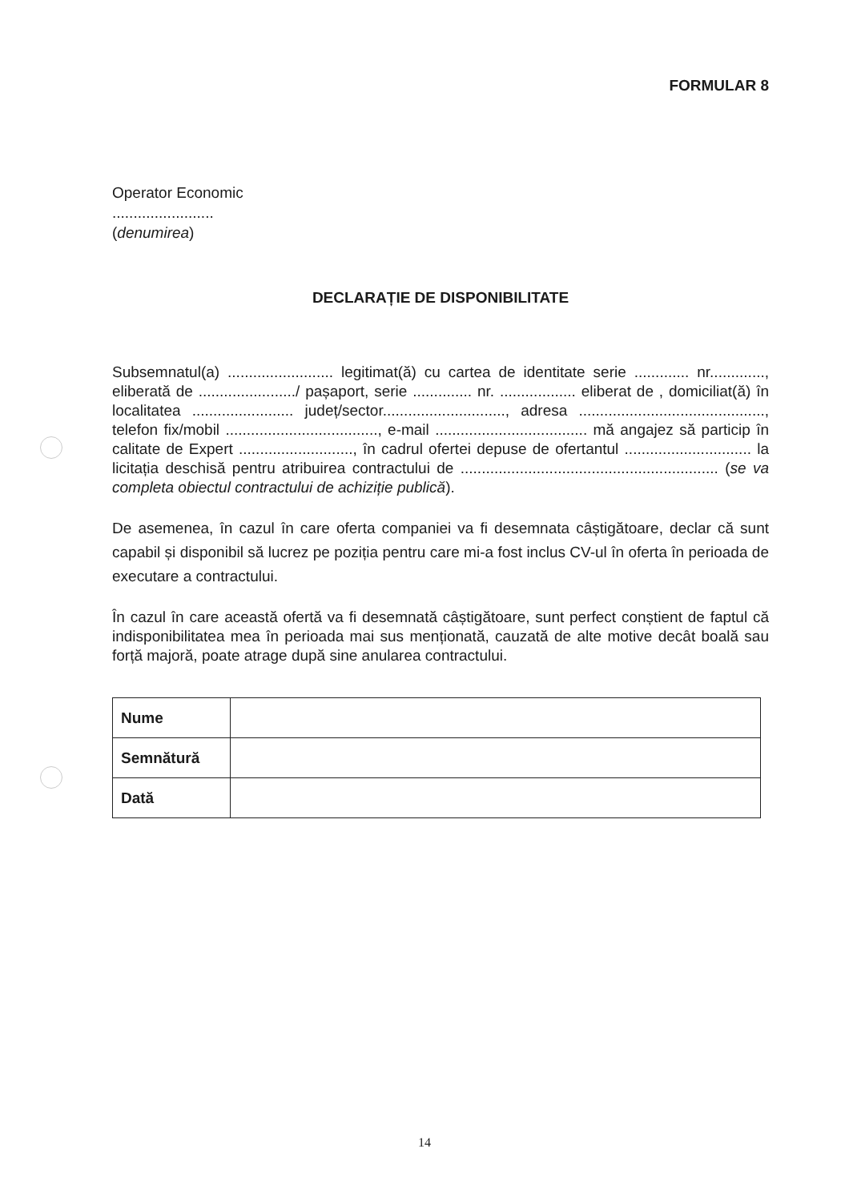FORMULAR 8
Operator Economic
........................
(denumirea)
DECLARAȚIE DE DISPONIBILITATE
Subsemnatul(a) ......................... legitimat(ă) cu cartea de identitate serie ............. nr............., eliberată de ......................./ pașaport, serie .............. nr. .................. eliberat de , domiciliat(ă) în localitatea ........................ județ/sector............................., adresa ............................................, telefon fix/mobil ...................................., e-mail .................................... mă angajez să particip în calitate de Expert ..........................., în cadrul ofertei depuse de ofertantul .............................. la licitația deschisă pentru atribuirea contractului de ............................................................. (se va completa obiectul contractului de achiziție publică).
De asemenea, în cazul în care oferta companiei va fi desemnata câștigătoare, declar că sunt capabil și disponibil să lucrez pe poziția pentru care mi-a fost inclus CV-ul în oferta în perioada de executare a contractului.
În cazul în care această ofertă va fi desemnată câștigătoare, sunt perfect conștient de faptul că indisponibilitatea mea în perioada mai sus menționată, cauzată de alte motive decât boală sau forță majoră, poate atrage după sine anularea contractului.
| Nume | |
| Semnătură | |
| Dată | |
14